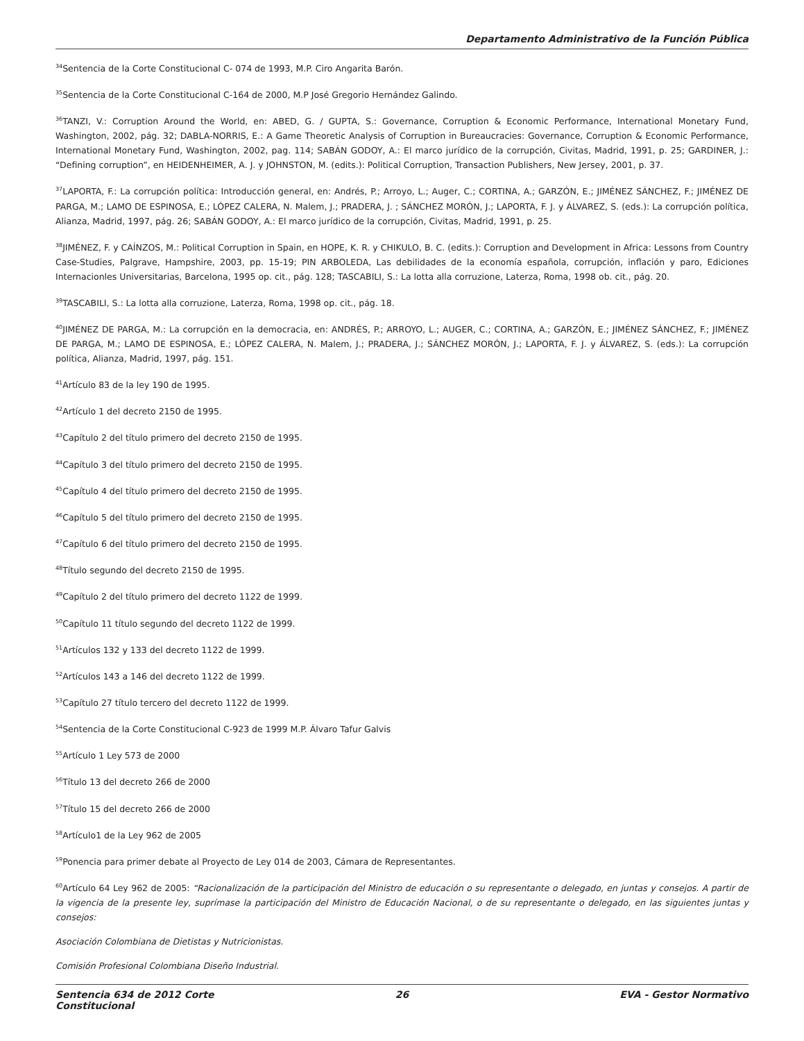Departamento Administrativo de la Función Pública
<sup>34</sup> Sentencia de la Corte Constitucional C- 074 de 1993, M.P. Ciro Angarita Barón.
<sup>35</sup> Sentencia de la Corte Constitucional C-164 de 2000, M.P José Gregorio Hernández Galindo.
<sup>36</sup> TANZI, V.: Corruption Around the World, en: ABED, G. / GUPTA, S.: Governance, Corruption & Economic Performance, International Monetary Fund, Washington, 2002, pág. 32; DABLA-NORRIS, E.: A Game Theoretic Analysis of Corruption in Bureaucracies: Governance, Corruption & Economic Performance, International Monetary Fund, Washington, 2002, pag. 114; SABÁN GODOY, A.: El marco jurídico de la corrupción, Civitas, Madrid, 1991, p. 25; GARDINER, J.: “Defining corruption”, en HEIDENHEIMER, A. J. y JOHNSTON, M. (edits.): Political Corruption, Transaction Publishers, New Jersey, 2001, p. 37.
<sup>37</sup> LAPORTA, F.: La corrupción política: Introducción general, en: Andrés, P.; Arroyo, L.; Auger, C.; CORTINA, A.; GARZÓN, E.; JIMÉNEZ SÁNCHEZ, F.; JIMÉNEZ DE PARGA, M.; LAMO DE ESPINOSA, E.; LÓPEZ CALERA, N. Malem, J.; PRADERA, J. ; SÁNCHEZ MORÓN, J.; LAPORTA, F. J. y ÁLVAREZ, S. (eds.): La corrupción política, Alianza, Madrid, 1997, pág. 26; SABÁN GODOY, A.: El marco jurídico de la corrupción, Civitas, Madrid, 1991, p. 25.
<sup>38</sup> JIMÉNEZ, F. y CAÍNZOS, M.: Political Corruption in Spain, en HOPE, K. R. y CHIKULO, B. C. (edits.): Corruption and Development in Africa: Lessons from Country Case-Studies, Palgrave, Hampshire, 2003, pp. 15-19; PIN ARBOLEDA, Las debilidades de la economía española, corrupción, inflación y paro, Ediciones Internacionles Universitarias, Barcelona, 1995 op. cit., pág. 128; TASCABILI, S.: La lotta alla corruzione, Laterza, Roma, 1998 ob. cit., pág. 20.
<sup>39</sup> TASCABILI, S.: La lotta alla corruzione, Laterza, Roma, 1998 op. cit., pág. 18.
<sup>40</sup> JIMÉNEZ DE PARGA, M.: La corrupción en la democracia, en: ANDRÉS, P.; ARROYO, L.; AUGER, C.; CORTINA, A.; GARZÓN, E.; JIMÉNEZ SÁNCHEZ, F.; JIMÉNEZ DE PARGA, M.; LAMO DE ESPINOSA, E.; LÓPEZ CALERA, N. Malem, J.; PRADERA, J.; SÁNCHEZ MORÓN, J.; LAPORTA, F. J. y ÁLVAREZ, S. (eds.): La corrupción política, Alianza, Madrid, 1997, pág. 151.
<sup>41</sup> Artículo 83 de la ley 190 de 1995.
<sup>42</sup> Artículo 1 del decreto 2150 de 1995.
<sup>43</sup> Capítulo 2 del título primero del decreto 2150 de 1995.
<sup>44</sup> Capítulo 3 del título primero del decreto 2150 de 1995.
<sup>45</sup> Capítulo 4 del título primero del decreto 2150 de 1995.
<sup>46</sup> Capítulo 5 del título primero del decreto 2150 de 1995.
<sup>47</sup> Capítulo 6 del título primero del decreto 2150 de 1995.
<sup>48</sup> Título segundo del decreto 2150 de 1995.
<sup>49</sup> Capítulo 2 del título primero del decreto 1122 de 1999.
<sup>50</sup> Capítulo 11 título segundo del decreto 1122 de 1999.
<sup>51</sup> Artículos 132 y 133 del decreto 1122 de 1999.
<sup>52</sup> Artículos 143 a 146 del decreto 1122 de 1999.
<sup>53</sup> Capítulo 27 título tercero del decreto 1122 de 1999.
<sup>54</sup> Sentencia de la Corte Constitucional C-923 de 1999 M.P. Álvaro Tafur Galvis
<sup>55</sup> Artículo 1 Ley 573 de 2000
<sup>56</sup> Título 13 del decreto 266 de 2000
<sup>57</sup> Título 15 del decreto 266 de 2000
<sup>58</sup> Artículo1 de la Ley 962 de 2005
<sup>59</sup> Ponencia para primer debate al Proyecto de Ley 014 de 2003, Cámara de Representantes.
<sup>60</sup> Artículo 64 Ley 962 de 2005: “Racionalización de la participación del Ministro de educación o su representante o delegado, en juntas y consejos. A partir de la vigencia de la presente ley, suprímase la participación del Ministro de Educación Nacional, o de su representante o delegado, en las siguientes juntas y consejos:
Asociación Colombiana de Dietistas y Nutricionistas.
Comisión Profesional Colombiana Diseño Industrial.
Sentencia 634 de 2012 Corte Constitucional
26 EVA - Gestor Normativo